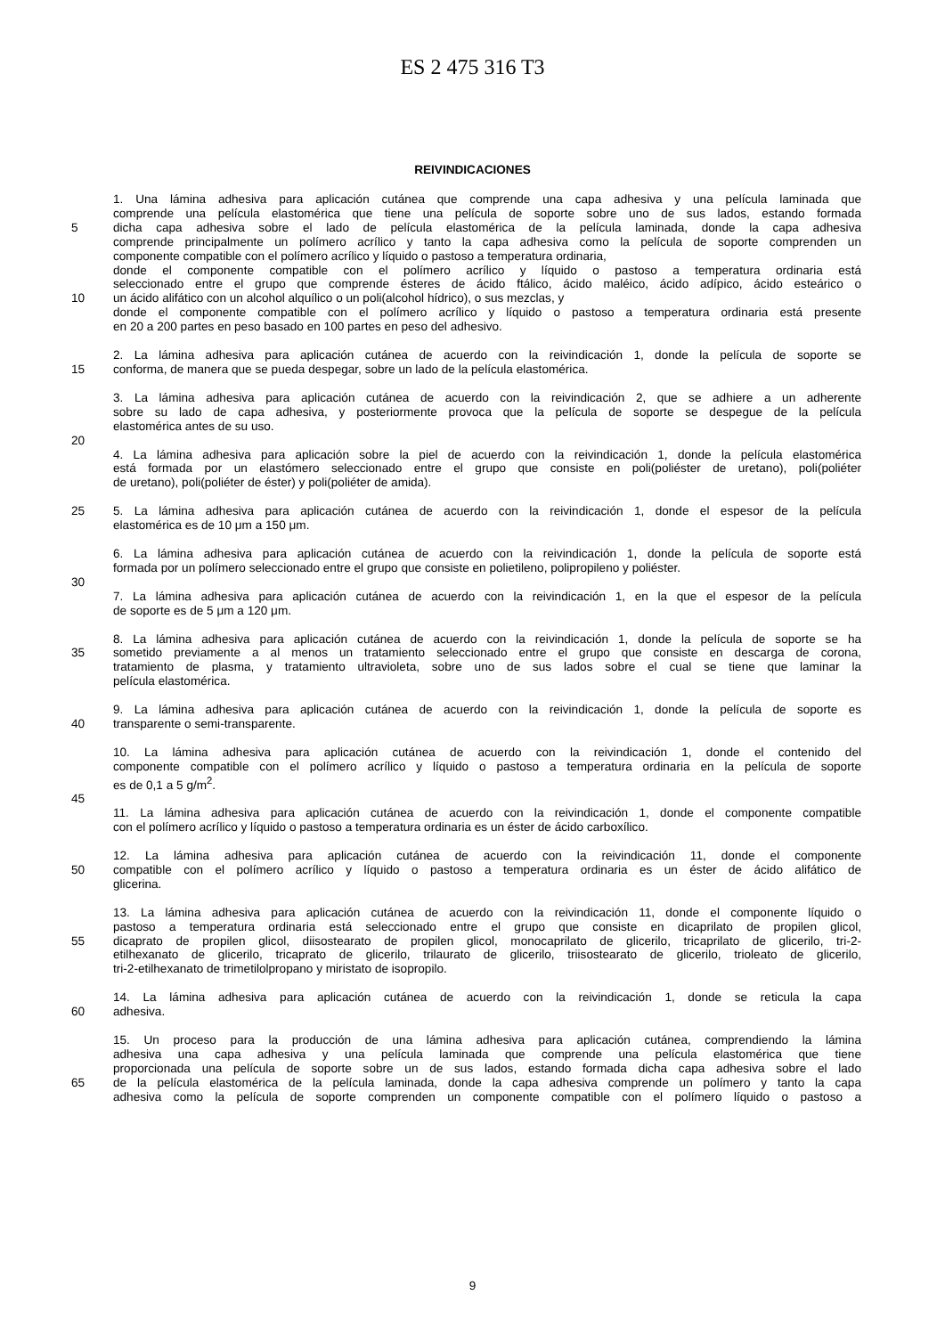ES 2 475 316 T3
REIVINDICACIONES
1. Una lámina adhesiva para aplicación cutánea que comprende una capa adhesiva y una película laminada que
comprende una película elastomérica que tiene una película de soporte sobre uno de sus lados, estando formada
5 dicha capa adhesiva sobre el lado de película elastomérica de la película laminada, donde la capa adhesiva
comprende principalmente un polímero acrílico y tanto la capa adhesiva como la película de soporte comprenden un
componente compatible con el polímero acrílico y líquido o pastoso a temperatura ordinaria,
donde el componente compatible con el polímero acrílico y líquido o pastoso a temperatura ordinaria está
seleccionado entre el grupo que comprende ésteres de ácido ftálico, ácido maléico, ácido adípico, ácido esteárico o
10 un ácido alifático con un alcohol alquílico o un poli(alcohol hídrico), o sus mezclas, y
donde el componente compatible con el polímero acrílico y líquido o pastoso a temperatura ordinaria está presente
en 20 a 200 partes en peso basado en 100 partes en peso del adhesivo.
2. La lámina adhesiva para aplicación cutánea de acuerdo con la reivindicación 1, donde la película de soporte se
15 conforma, de manera que se pueda despegar, sobre un lado de la película elastomérica.
3. La lámina adhesiva para aplicación cutánea de acuerdo con la reivindicación 2, que se adhiere a un adherente
sobre su lado de capa adhesiva, y posteriormente provoca que la película de soporte se despegue de la película
elastomérica antes de su uso.
20
4. La lámina adhesiva para aplicación sobre la piel de acuerdo con la reivindicación 1, donde la película elastomérica
está formada por un elastómero seleccionado entre el grupo que consiste en poli(poliéster de uretano), poli(poliéter
de uretano), poli(poliéter de éster) y poli(poliéter de amida).
25 5. La lámina adhesiva para aplicación cutánea de acuerdo con la reivindicación 1, donde el espesor de la película
elastomérica es de 10 μm a 150 μm.
6. La lámina adhesiva para aplicación cutánea de acuerdo con la reivindicación 1, donde la película de soporte está
formada por un polímero seleccionado entre el grupo que consiste en polietileno, polipropileno y poliéster.
30
7. La lámina adhesiva para aplicación cutánea de acuerdo con la reivindicación 1, en la que el espesor de la película
de soporte es de 5 μm a 120 μm.
8. La lámina adhesiva para aplicación cutánea de acuerdo con la reivindicación 1, donde la película de soporte se ha
35 sometido previamente a al menos un tratamiento seleccionado entre el grupo que consiste en descarga de corona,
tratamiento de plasma, y tratamiento ultravioleta, sobre uno de sus lados sobre el cual se tiene que laminar la
película elastomérica.
9. La lámina adhesiva para aplicación cutánea de acuerdo con la reivindicación 1, donde la película de soporte es
40 transparente o semi-transparente.
10. La lámina adhesiva para aplicación cutánea de acuerdo con la reivindicación 1, donde el contenido del
componente compatible con el polímero acrílico y líquido o pastoso a temperatura ordinaria en la película de soporte
es de 0,1 a 5 g/m<sup>2</sup>.
45
11. La lámina adhesiva para aplicación cutánea de acuerdo con la reivindicación 1, donde el componente compatible
con el polímero acrílico y líquido o pastoso a temperatura ordinaria es un éster de ácido carboxílico.
12. La lámina adhesiva para aplicación cutánea de acuerdo con la reivindicación 11, donde el componente
50 compatible con el polímero acrílico y líquido o pastoso a temperatura ordinaria es un éster de ácido alifático de
glicerina.
13. La lámina adhesiva para aplicación cutánea de acuerdo con la reivindicación 11, donde el componente líquido o
pastoso a temperatura ordinaria está seleccionado entre el grupo que consiste en dicaprilato de propilen glicol,
55 dicaprato de propilen glicol, diisostearato de propilen glicol, monocaprilato de glicerilo, tricaprilato de glicerilo, tri-2-
etilhexanato de glicerilo, tricaprato de glicerilo, trilaurato de glicerilo, triisostearato de glicerilo, trioleato de glicerilo,
tri-2-etilhexanato de trimetilolpropano y miristato de isopropilo.
14. La lámina adhesiva para aplicación cutánea de acuerdo con la reivindicación 1, donde se reticula la capa
60 adhesiva.
15. Un proceso para la producción de una lámina adhesiva para aplicación cutánea, comprendiendo la lámina
adhesiva una capa adhesiva y una película laminada que comprende una película elastomérica que tiene
proporcionada una película de soporte sobre un de sus lados, estando formada dicha capa adhesiva sobre el lado
65 de la película elastomérica de la película laminada, donde la capa adhesiva comprende un polímero y tanto la capa
adhesiva como la película de soporte comprenden un componente compatible con el polímero líquido o pastoso a
9